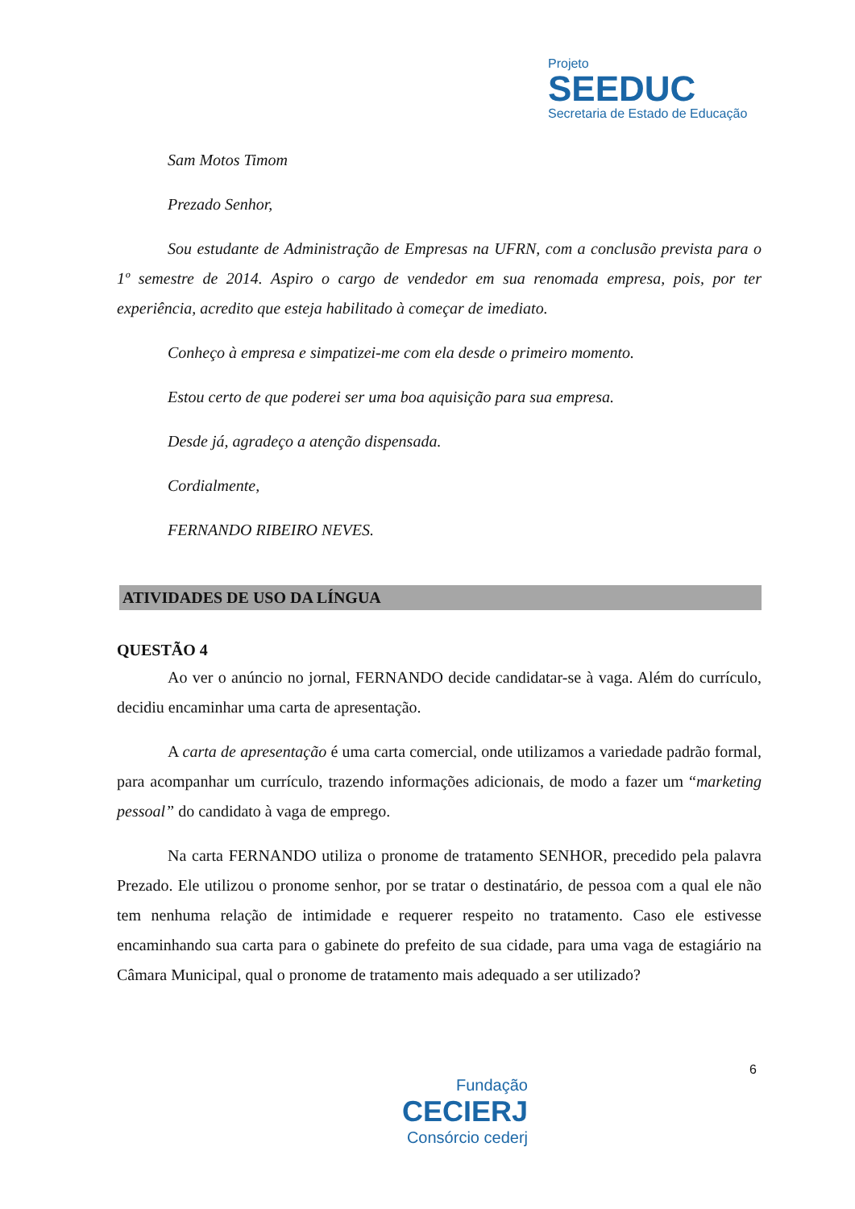Projeto
SEEDUC
Secretaria de Estado de Educação
Sam Motos Timom
Prezado Senhor,
Sou estudante de Administração de Empresas na UFRN, com a conclusão prevista para o 1º semestre de 2014. Aspiro o cargo de vendedor em sua renomada empresa, pois, por ter experiência, acredito que esteja habilitado à começar de imediato.
Conheço à empresa e simpatizei-me com ela desde o primeiro momento.
Estou certo de que poderei ser uma boa aquisição para sua empresa.
Desde já, agradeço a atenção dispensada.
Cordialmente,
FERNANDO RIBEIRO NEVES.
ATIVIDADES DE USO DA LÍNGUA
QUESTÃO 4
Ao ver o anúncio no jornal, FERNANDO decide candidatar-se à vaga. Além do currículo, decidiu encaminhar uma carta de apresentação.
A carta de apresentação é uma carta comercial, onde utilizamos a variedade padrão formal, para acompanhar um currículo, trazendo informações adicionais, de modo a fazer um “marketing pessoal” do candidato à vaga de emprego.
Na carta FERNANDO utiliza o pronome de tratamento SENHOR, precedido pela palavra Prezado. Ele utilizou o pronome senhor, por se tratar o destinatário, de pessoa com a qual ele não tem nenhuma relação de intimidade e requerer respeito no tratamento. Caso ele estivesse encaminhando sua carta para o gabinete do prefeito de sua cidade, para uma vaga de estagiário na Câmara Municipal, qual o pronome de tratamento mais adequado a ser utilizado?
6
Fundação
CECIERJ
Consórcio cederj